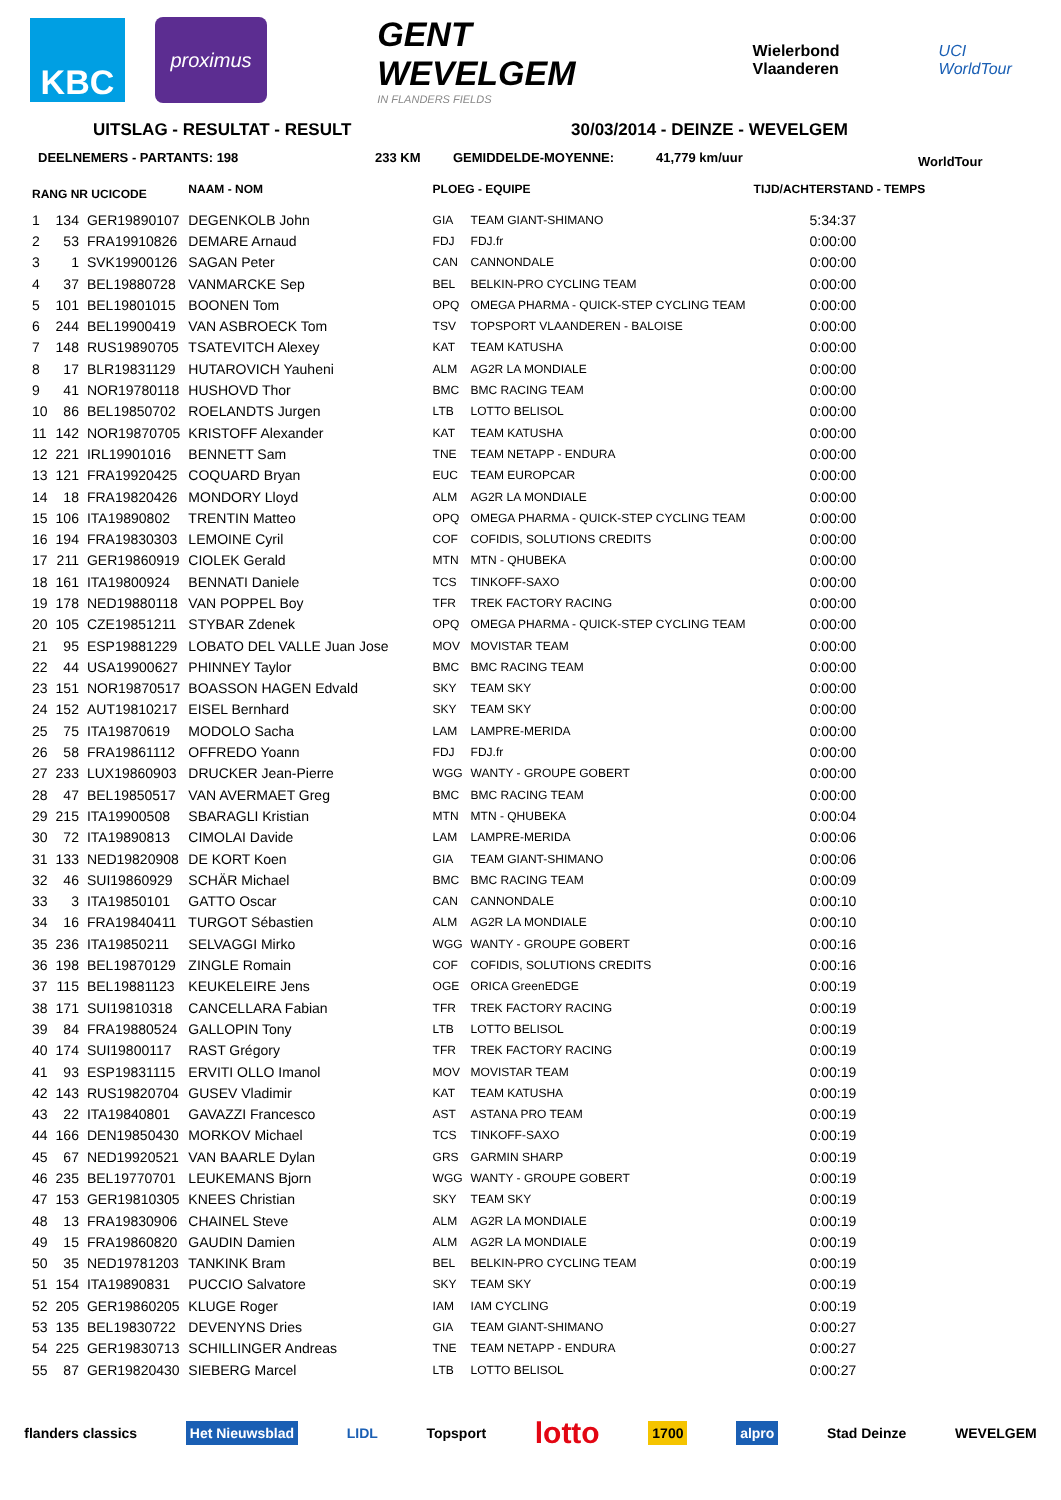KBC
proximus
GENT WEVELGEM
IN FLANDERS FIELDS
Wielerbond Vlaanderen UCI WorldTour
UITSLAG - RESULTAT - RESULT 30/03/2014 - DEINZE - WEVELGEM
DEELNEMERS - PARTANTS: 198 233 KM GEMIDDELDE-MOYENNE: 41,779 km/uur
WorldTour
| RANG NR UCICODE | | | NAAM - NOM | PLOEG - EQUIPE | | TIJD/ACHTERSTAND - TEMPS |
| --- | --- | --- | --- | --- | --- | --- |
| 1 | 134 | GER19890107 | DEGENKOLB John | GIA | TEAM GIANT-SHIMANO | 5:34:37 |
| 2 | 53 | FRA19910826 | DEMARE Arnaud | FDJ | FDJ.fr | 0:00:00 |
| 3 | 1 | SVK19900126 | SAGAN Peter | CAN | CANNONDALE | 0:00:00 |
| 4 | 37 | BEL19880728 | VANMARCKE Sep | BEL | BELKIN-PRO CYCLING TEAM | 0:00:00 |
| 5 | 101 | BEL19801015 | BOONEN Tom | OPQ | OMEGA PHARMA - QUICK-STEP CYCLING TEAM | 0:00:00 |
| 6 | 244 | BEL19900419 | VAN ASBROECK Tom | TSV | TOPSPORT VLAANDEREN - BALOISE | 0:00:00 |
| 7 | 148 | RUS19890705 | TSATEVITCH Alexey | KAT | TEAM KATUSHA | 0:00:00 |
| 8 | 17 | BLR19831129 | HUTAROVICH Yauheni | ALM | AG2R LA MONDIALE | 0:00:00 |
| 9 | 41 | NOR19780118 | HUSHOVD Thor | BMC | BMC RACING TEAM | 0:00:00 |
| 10 | 86 | BEL19850702 | ROELANDTS Jurgen | LTB | LOTTO BELISOL | 0:00:00 |
| 11 | 142 | NOR19870705 | KRISTOFF Alexander | KAT | TEAM KATUSHA | 0:00:00 |
| 12 | 221 | IRL19901016 | BENNETT Sam | TNE | TEAM NETAPP - ENDURA | 0:00:00 |
| 13 | 121 | FRA19920425 | COQUARD Bryan | EUC | TEAM EUROPCAR | 0:00:00 |
| 14 | 18 | FRA19820426 | MONDORY Lloyd | ALM | AG2R LA MONDIALE | 0:00:00 |
| 15 | 106 | ITA19890802 | TRENTIN Matteo | OPQ | OMEGA PHARMA - QUICK-STEP CYCLING TEAM | 0:00:00 |
| 16 | 194 | FRA19830303 | LEMOINE Cyril | COF | COFIDIS, SOLUTIONS CREDITS | 0:00:00 |
| 17 | 211 | GER19860919 | CIOLEK Gerald | MTN | MTN - QHUBEKA | 0:00:00 |
| 18 | 161 | ITA19800924 | BENNATI Daniele | TCS | TINKOFF-SAXO | 0:00:00 |
| 19 | 178 | NED19880118 | VAN POPPEL Boy | TFR | TREK FACTORY RACING | 0:00:00 |
| 20 | 105 | CZE19851211 | STYBAR Zdenek | OPQ | OMEGA PHARMA - QUICK-STEP CYCLING TEAM | 0:00:00 |
| 21 | 95 | ESP19881229 | LOBATO DEL VALLE Juan Jose | MOV | MOVISTAR TEAM | 0:00:00 |
| 22 | 44 | USA19900627 | PHINNEY Taylor | BMC | BMC RACING TEAM | 0:00:00 |
| 23 | 151 | NOR19870517 | BOASSON HAGEN Edvald | SKY | TEAM SKY | 0:00:00 |
| 24 | 152 | AUT19810217 | EISEL Bernhard | SKY | TEAM SKY | 0:00:00 |
| 25 | 75 | ITA19870619 | MODOLO Sacha | LAM | LAMPRE-MERIDA | 0:00:00 |
| 26 | 58 | FRA19861112 | OFFREDO Yoann | FDJ | FDJ.fr | 0:00:00 |
| 27 | 233 | LUX19860903 | DRUCKER Jean-Pierre | WGG | WANTY - GROUPE GOBERT | 0:00:00 |
| 28 | 47 | BEL19850517 | VAN AVERMAET Greg | BMC | BMC RACING TEAM | 0:00:00 |
| 29 | 215 | ITA19900508 | SBARAGLI Kristian | MTN | MTN - QHUBEKA | 0:00:04 |
| 30 | 72 | ITA19890813 | CIMOLAI Davide | LAM | LAMPRE-MERIDA | 0:00:06 |
| 31 | 133 | NED19820908 | DE KORT Koen | GIA | TEAM GIANT-SHIMANO | 0:00:06 |
| 32 | 46 | SUI19860929 | SCHÄR Michael | BMC | BMC RACING TEAM | 0:00:09 |
| 33 | 3 | ITA19850101 | GATTO Oscar | CAN | CANNONDALE | 0:00:10 |
| 34 | 16 | FRA19840411 | TURGOT Sébastien | ALM | AG2R LA MONDIALE | 0:00:10 |
| 35 | 236 | ITA19850211 | SELVAGGI Mirko | WGG | WANTY - GROUPE GOBERT | 0:00:16 |
| 36 | 198 | BEL19870129 | ZINGLE Romain | COF | COFIDIS, SOLUTIONS CREDITS | 0:00:16 |
| 37 | 115 | BEL19881123 | KEUKELEIRE Jens | OGE | ORICA GreenEDGE | 0:00:19 |
| 38 | 171 | SUI19810318 | CANCELLARA Fabian | TFR | TREK FACTORY RACING | 0:00:19 |
| 39 | 84 | FRA19880524 | GALLOPIN Tony | LTB | LOTTO BELISOL | 0:00:19 |
| 40 | 174 | SUI19800117 | RAST Grégory | TFR | TREK FACTORY RACING | 0:00:19 |
| 41 | 93 | ESP19831115 | ERVITI OLLO Imanol | MOV | MOVISTAR TEAM | 0:00:19 |
| 42 | 143 | RUS19820704 | GUSEV Vladimir | KAT | TEAM KATUSHA | 0:00:19 |
| 43 | 22 | ITA19840801 | GAVAZZI Francesco | AST | ASTANA PRO TEAM | 0:00:19 |
| 44 | 166 | DEN19850430 | MORKOV Michael | TCS | TINKOFF-SAXO | 0:00:19 |
| 45 | 67 | NED19920521 | VAN BAARLE Dylan | GRS | GARMIN SHARP | 0:00:19 |
| 46 | 235 | BEL19770701 | LEUKEMANS Bjorn | WGG | WANTY - GROUPE GOBERT | 0:00:19 |
| 47 | 153 | GER19810305 | KNEES Christian | SKY | TEAM SKY | 0:00:19 |
| 48 | 13 | FRA19830906 | CHAINEL Steve | ALM | AG2R LA MONDIALE | 0:00:19 |
| 49 | 15 | FRA19860820 | GAUDIN Damien | ALM | AG2R LA MONDIALE | 0:00:19 |
| 50 | 35 | NED19781203 | TANKINK Bram | BEL | BELKIN-PRO CYCLING TEAM | 0:00:19 |
| 51 | 154 | ITA19890831 | PUCCIO Salvatore | SKY | TEAM SKY | 0:00:19 |
| 52 | 205 | GER19860205 | KLUGE Roger | IAM | IAM CYCLING | 0:00:19 |
| 53 | 135 | BEL19830722 | DEVENYNS Dries | GIA | TEAM GIANT-SHIMANO | 0:00:27 |
| 54 | 225 | GER19830713 | SCHILLINGER Andreas | TNE | TEAM NETAPP - ENDURA | 0:00:27 |
| 55 | 87 | GER19820430 | SIEBERG Marcel | LTB | LOTTO BELISOL | 0:00:27 |
flanders classics Het Nieuwsblad LIDL Topsport lotto 1700 alpro Stad Deinze WEVELGEM